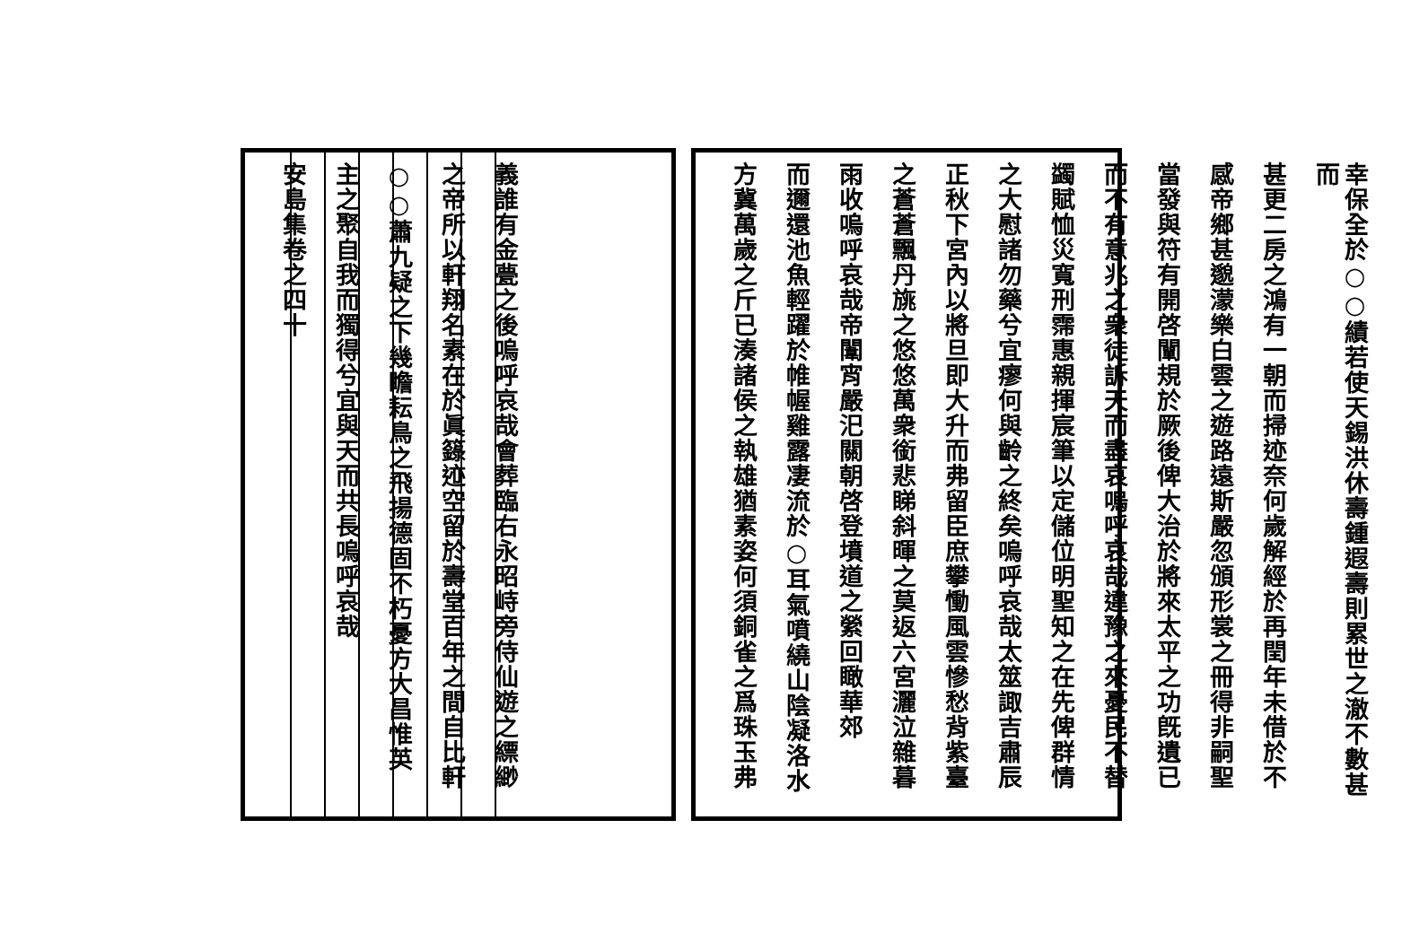幸保全於○○績若使天錫洪休壽鍾遐壽則累世之澈不數甚而
甚更二房之鴻有一朝而掃迹奈何歲解經於再閏年未借於不
感帝鄉甚邈濛樂白雲之遊路遠斯嚴忽頒形裳之冊得非嗣聖
當發與符有開啓闡規於厥後俾大治於將來太平之功旣遺已
而不有意兆之衆徒訴天而盡哀嗚呼哀哉違豫之來憂民不替
蠲賦恤災寬刑霈惠親揮宸筆以定儲位明聖知之在先俾群情
之大慰諸勿藥兮宜瘳何與齡之終矣嗚呼哀哉太筮諏吉肅辰
正秋下宮內以將旦即大升而弗留臣庶攀慟風雲慘愁背紫臺
之蒼蒼飄丹旐之悠悠萬衆銜悲睇斜暉之莫返六宮灑泣雜暮
雨收嗚呼哀哉帝闈宵嚴汜關朝啓登墳道之縈回瞰華郊
而邇還池魚輕躍於帷幄雞露凄流於○耳氣噴繞山陰凝洛水
方冀萬歲之斤已湊諸侯之執雄猶素姿何須銅雀之爲珠玉弗
義誰有金甍之後嗚呼哀哉會葬臨右永昭峙旁侍仙遊之縹緲
之帝所以軒翔名素在於眞籙迹空留於壽堂百年之間自比軒
○○蕭九疑之下幾瞻耘鳥之飛揚德固不朽憂方大昌惟英
主之聚自我而獨得兮宜與天而共長嗚呼哀哉
安島集卷之四十